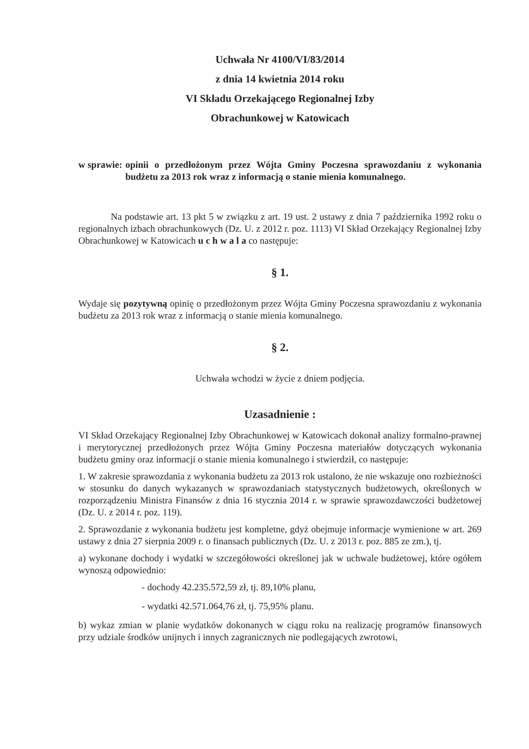Uchwała Nr 4100/VI/83/2014
z dnia 14 kwietnia 2014 roku
VI Składu Orzekającego Regionalnej Izby
Obrachunkowej w Katowicach
w sprawie: opinii o przedłożonym przez Wójta Gminy Poczesna sprawozdaniu z wykonania budżetu za 2013 rok wraz z informacją o stanie mienia komunalnego.
Na podstawie art. 13 pkt 5 w związku z art. 19 ust. 2 ustawy z dnia 7 października 1992 roku o regionalnych izbach obrachunkowych (Dz. U. z 2012 r. poz. 1113) VI Skład Orzekający Regionalnej Izby Obrachunkowej w Katowicach u c h w a l a co następuje:
§ 1.
Wydaje się pozytywną opinię o przedłożonym przez Wójta Gminy Poczesna sprawozdaniu z wykonania budżetu za 2013 rok wraz z informacją o stanie mienia komunalnego.
§ 2.
Uchwała wchodzi w życie z dniem podjęcia.
Uzasadnienie :
VI Skład Orzekający Regionalnej Izby Obrachunkowej w Katowicach dokonał analizy formalno-prawnej i merytorycznej przedłożonych przez Wójta Gminy Poczesna materiałów dotyczących wykonania budżetu gminy oraz informacji o stanie mienia komunalnego i stwierdził, co następuje:
1. W zakresie sprawozdania z wykonania budżetu za 2013 rok ustalono, że nie wskazuje ono rozbieżności w stosunku do danych wykazanych w sprawozdaniach statystycznych budżetowych, określonych w rozporządzeniu Ministra Finansów z dnia 16 stycznia 2014 r. w sprawie sprawozdawczości budżetowej (Dz. U. z 2014 r. poz. 119).
2. Sprawozdanie z wykonania budżetu jest kompletne, gdyż obejmuje informacje wymienione w art. 269 ustawy z dnia 27 sierpnia 2009 r. o finansach publicznych (Dz. U. z 2013 r. poz. 885 ze zm.), tj.
a) wykonane dochody i wydatki w szczegółowości określonej jak w uchwale budżetowej, które ogółem wynoszą odpowiednio:
- dochody 42.235.572,59 zł, tj. 89,10% planu,
- wydatki 42.571.064,76 zł, tj. 75,95% planu.
b) wykaz zmian w planie wydatków dokonanych w ciągu roku na realizację programów finansowych przy udziale środków unijnych i innych zagranicznych nie podlegających zwrotowi,